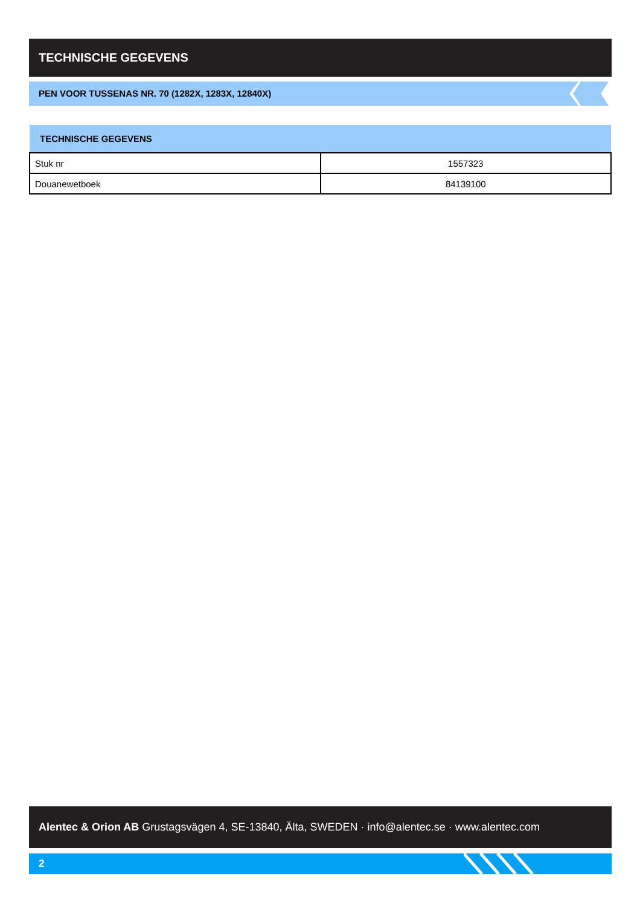TECHNISCHE GEGEVENS
PEN VOOR TUSSENAS NR. 70 (1282X, 1283X, 12840X)
| TECHNISCHE GEGEVENS | |
| --- | --- |
| Stuk nr | 1557323 |
| Douanewetboek | 84139100 |
Alentec & Orion AB Grustagsvägen 4, SE-13840, Älta, SWEDEN · info@alentec.se · www.alentec.com
2